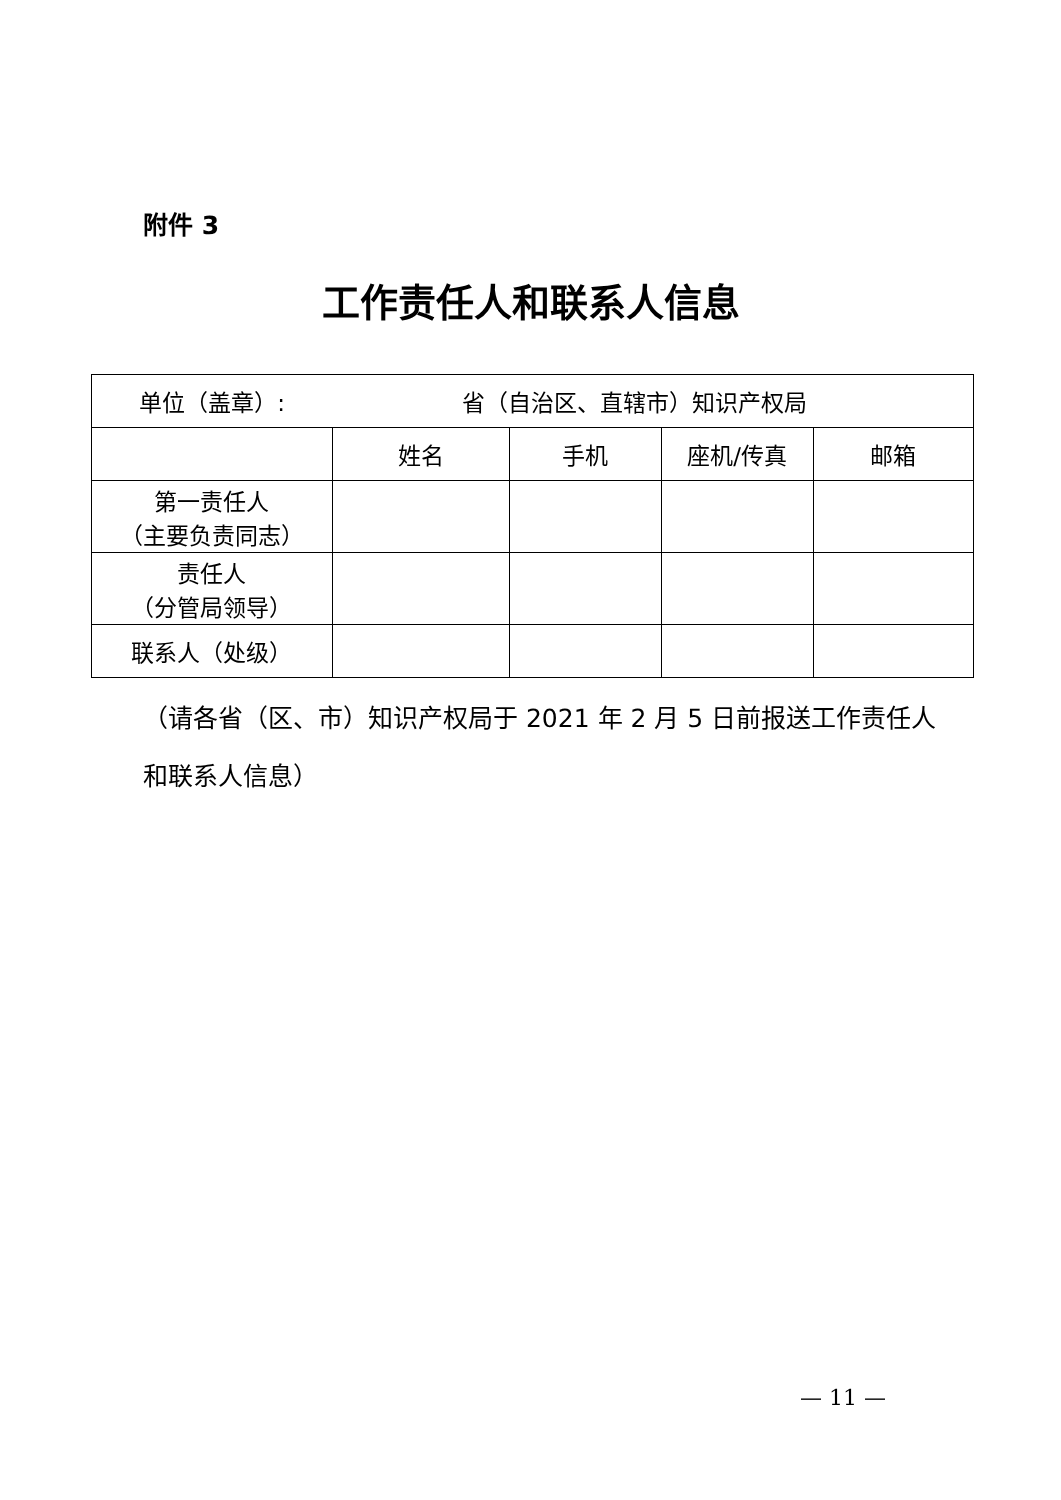附件 3
工作责任人和联系人信息
| 单位（盖章）: | 省（自治区、直辖市）知识产权局 | | | |
| | 姓名 | 手机 | 座机/传真 | 邮箱 |
| 第一责任人 （主要负责同志） | | | | |
| 责任人 （分管局领导） | | | | |
| 联系人（处级） | | | | |
（请各省（区、市）知识产权局于 2021 年 2 月 5 日前报送工作责任人和联系人信息）
— 11 —